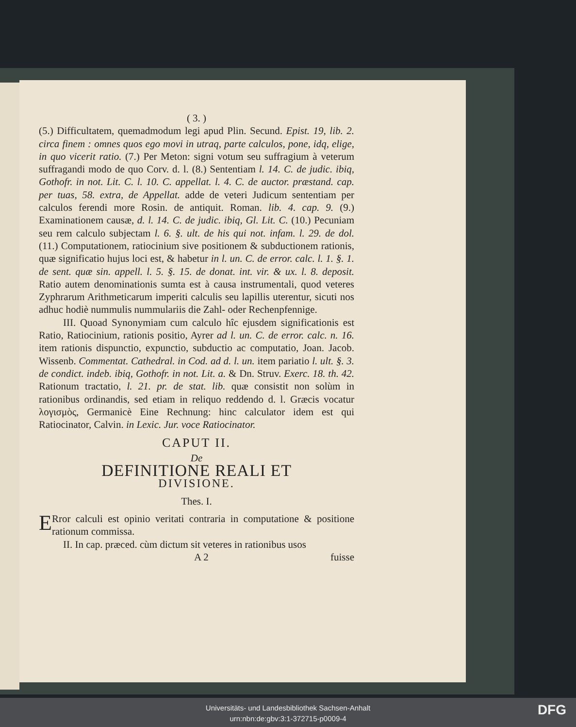( 3. )
(5.) Difficultatem, quemadmodum legi apud Plin. Secund. Epist. 19, lib. 2. circa finem : omnes quos ego movi in utraq, parte calculos, pone, idq, elige, in quo vicerit ratio. (7.) Per Meton: signi votum seu suffragium à veterum suffragandi modo de quo Corv. d. l. (8.) Sententiam l. 14. C. de judic. ibiq, Gothofr. in not. Lit. C. l. 10. C. appellat. l. 4. C. de auctor. præstand. cap. per tuas, 58. extra, de Appellat. adde de veteri Judicum sententiam per calculos ferendi more Rosin. de antiquit. Roman. lib. 4. cap. 9. (9.) Examinationem causæ, d. l. 14. C. de judic. ibiq, Gl. Lit. C. (10.) Pecuniam seu rem calculo subjectam l. 6. §. ult. de his qui not. infam. l. 29. de dol. (11.) Computationem, ratiocinium sive positionem & subductionem rationis, quæ significatio hujus loci est, & habetur in l. un. C. de error. calc. l. 1. §. 1. de sent. quæ sin. appell. l. 5. §. 15. de donat. int. vir. & ux. l. 8. deposit. Ratio autem denominationis sumta est à causa instrumentali, quod veteres Zyphrarum Arithmeticarum imperiti calculis seu lapillis uterentur, sicuti nos adhuc hodiè nummulis nummulariis die Zahl- oder Rechenpfennige.
III. Quoad Synonymiam cum calculo hîc ejusdem significationis est Ratio, Ratiocinium, rationis positio, Ayrer ad l. un. C. de error. calc. n. 16. item rationis dispunctio, expunctio, subductio ac computatio, Joan. Jacob. Wissenb. Commentat. Cathedral. in Cod. ad d. l. un. item pariatio l. ult. §. 3. de condict. indeb. ibiq, Gothofr. in not. Lit. a. & Dn. Struv. Exerc. 18. th. 42. Rationum tractatio, l. 21. pr. de stat. lib. quæ consistit non solùm in rationibus ordinandis, sed etiam in reliquo reddendo d. l. Græcis vocatur λογισμὸς, Germanicè Eine Rechnung: hinc calculator idem est qui Ratiocinator, Calvin. in Lexic. Jur. voce Ratiocinator.
CAPUT II.
De
DEFINITIONE REALI ET
DIVISIONE.
Thes. I.
ERror calculi est opinio veritati contraria in computatione & positione rationum commissa.
II. In cap. præced. cùm dictum sit veteres in rationibus usos
A 2 fuisse
Universitäts- und Landesbibliothek Sachsen-Anhalt
urn:nbn:de:gbv:3:1-372715-p0009-4
DFG